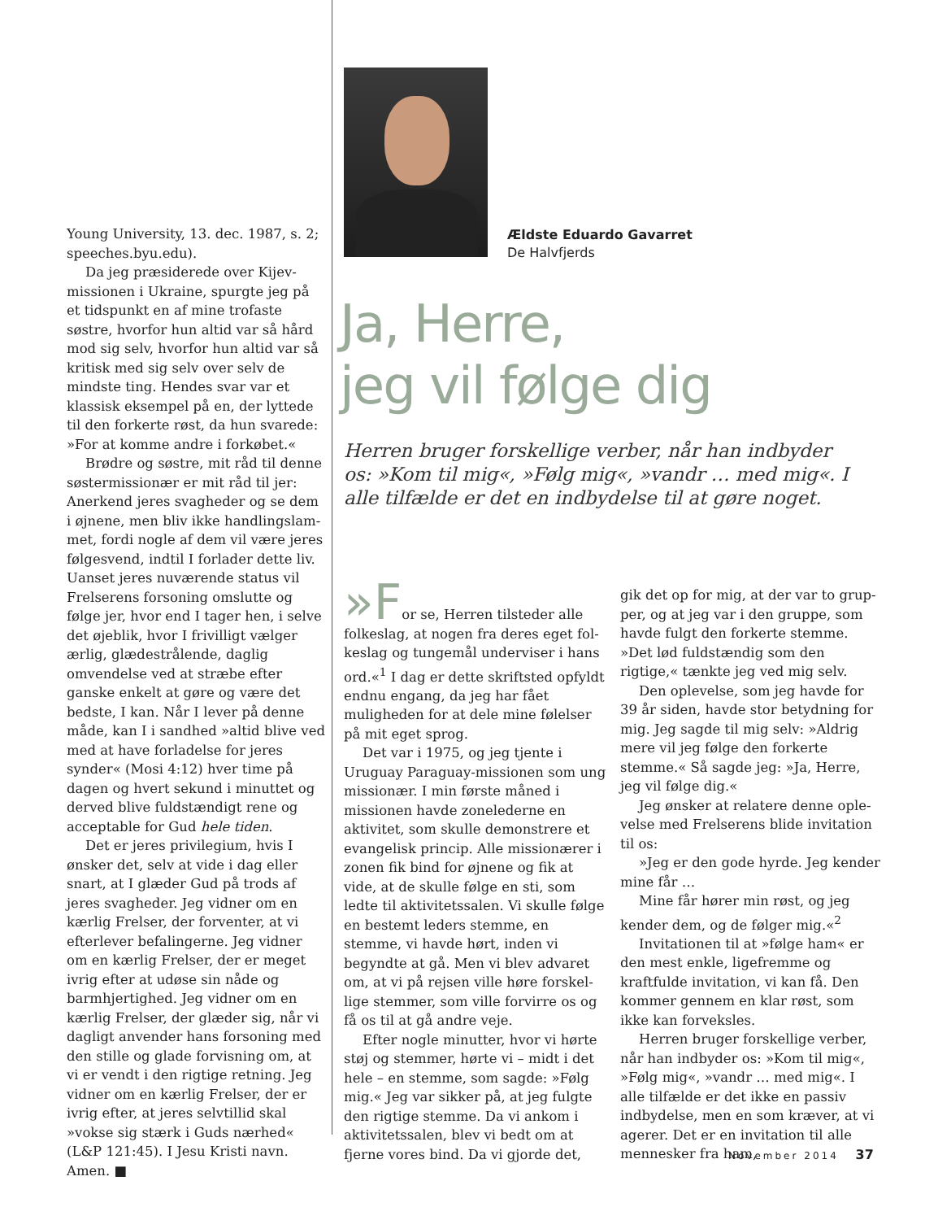Young University, 13. dec. 1987, s. 2; speeches.byu.edu).
Da jeg præsiderede over Kijev­missionen i Ukraine, spurgte jeg på et tidspunkt en af mine trofaste søstre, hvorfor hun altid var så hård mod sig selv, hvorfor hun altid var så kritisk med sig selv over selv de mindste ting. Hendes svar var et klassisk eksempel på en, der lyttede til den forkerte røst, da hun svarede: »For at komme andre i forkøbet.«
Brødre og søstre, mit råd til denne søstermissionær er mit råd til jer: Anerkend jeres svagheder og se dem i øjnene, men bliv ikke handlingslam­met, fordi nogle af dem vil være jeres følgesvend, indtil I forlader dette liv. Uanset jeres nuværende status vil Frelserens forsoning omslutte og følge jer, hvor end I tager hen, i selve det øjeblik, hvor I frivilligt vælger ærlig, glædestrålende, daglig omvendelse ved at stræbe efter ganske enkelt at gøre og være det bedste, I kan. Når I lever på denne måde, kan I i sandhed »altid blive ved med at have forladelse for jeres synder« (Mosi 4:12) hver time på dagen og hvert sekund i minuttet og derved blive fuldstændigt rene og acceptable for Gud hele tiden.
Det er jeres privilegium, hvis I ønsker det, selv at vide i dag eller snart, at I glæder Gud på trods af jeres svagheder. Jeg vidner om en kærlig Frelser, der forventer, at vi efterlever befalingerne. Jeg vidner om en kærlig Frelser, der er meget ivrig efter at udøse sin nåde og barmhjertighed. Jeg vidner om en kærlig Frelser, der glæder sig, når vi dagligt anvender hans forsoning med den stille og glade forvisning om, at vi er vendt i den rigtige retning. Jeg vidner om en kærlig Frelser, der er ivrig efter, at jeres selvtillid skal »vokse sig stærk i Guds nærhed« (L&P 121:45). I Jesu Kristi navn. Amen. ■
Ældste Eduardo Gavarret
De Halvfjerds
Ja, Herre,
jeg vil følge dig
Herren bruger forskellige verber, når han indbyder os: »Kom til mig«, »Følg mig«, »vandr … med mig«. I alle tilfælde er det en indbydelse til at gøre noget.
»For se, Herren tilsteder alle folke­slag, at nogen fra deres eget fol­keslag og tungemål underviser i hans ord.«<sup>1</sup> I dag er dette skriftsted opfyldt endnu engang, da jeg har fået muligheden for at dele mine følelser på mit eget sprog.
Det var i 1975, og jeg tjente i Uruguay Paraguay-missionen som ung missionær. I min første måned i missionen havde zonelederne en aktivitet, som skulle demonstrere et evangelisk princip. Alle missionæ­rer i zonen fik bind for øjnene og fik at vide, at de skulle følge en sti, som ledte til aktivitetssalen. Vi skulle følge en bestemt leders stemme, en stemme, vi havde hørt, inden vi begyndte at gå. Men vi blev advaret om, at vi på rejsen ville høre forskel­lige stemmer, som ville forvirre os og få os til at gå andre veje.
Efter nogle minutter, hvor vi hørte støj og stemmer, hørte vi – midt i det hele – en stemme, som sagde: »Følg mig.« Jeg var sikker på, at jeg fulgte den rigtige stemme. Da vi ankom i aktivitetssalen, blev vi bedt om at fjerne vores bind. Da vi gjorde det,
gik det op for mig, at der var to grup­per, og at jeg var i den gruppe, som havde fulgt den forkerte stemme. »Det lød fuldstændig som den rigtige,« tænkte jeg ved mig selv.
Den oplevelse, som jeg havde for 39 år siden, havde stor betyd­ning for mig. Jeg sagde til mig selv: »Aldrig mere vil jeg følge den forkerte stemme.« Så sagde jeg: »Ja, Herre, jeg vil følge dig.«
Jeg ønsker at relatere denne ople­velse med Frelserens blide invitation til os:
»Jeg er den gode hyrde. Jeg kender mine får …
Mine får hører min røst, og jeg ken­der dem, og de følger mig.«<sup>2</sup>
Invitationen til at »følge ham« er den mest enkle, ligefremme og kraftfulde invitation, vi kan få. Den kommer gennem en klar røst, som ikke kan forveksles.
Herren bruger forskellige verber, når han indbyder os: »Kom til mig«, »Følg mig«, »vandr … med mig«. I alle tilfælde er det ikke en passiv indbydelse, men en som kræver, at vi agerer. Det er en invitation til alle mennesker fra ham,
November 2014 37